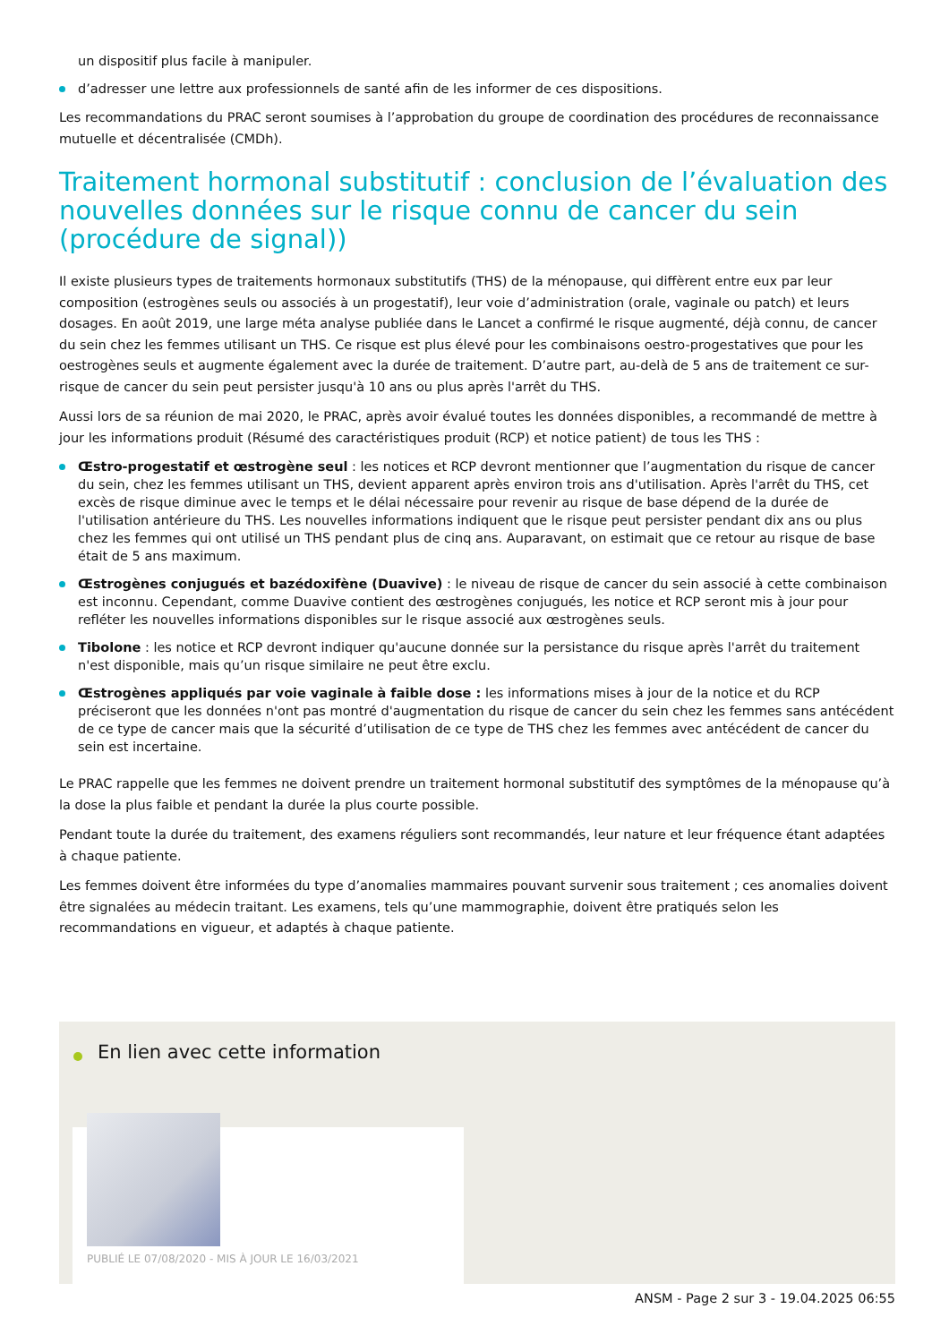un dispositif plus facile à manipuler.
d’adresser une lettre aux professionnels de santé afin de les informer de ces dispositions.
Les recommandations du PRAC seront soumises à l’approbation du groupe de coordination des procédures de reconnaissance mutuelle et décentralisée (CMDh).
Traitement hormonal substitutif : conclusion de l’évaluation des nouvelles données sur le risque connu de cancer du sein (procédure de signal))
Il existe plusieurs types de traitements hormonaux substitutifs (THS) de la ménopause, qui diffèrent entre eux par leur composition (estrogènes seuls ou associés à un progestatif), leur voie d’administration (orale, vaginale ou patch) et leurs dosages. En août 2019, une large méta analyse publiée dans le Lancet a confirmé le risque augmenté, déjà connu, de cancer du sein chez les femmes utilisant un THS. Ce risque est plus élevé pour les combinaisons oestro-progestatives que pour les oestrogènes seuls et augmente également avec la durée de traitement. D’autre part, au-delà de 5 ans de traitement ce sur-risque de cancer du sein peut persister jusqu'à 10 ans ou plus après l'arrêt du THS.
Aussi lors de sa réunion de mai 2020, le PRAC, après avoir évalué toutes les données disponibles, a recommandé de mettre à jour les informations produit (Résumé des caractéristiques produit (RCP) et notice patient) de tous les THS :
Œstro-progestatif et œstrogène seul : les notices et RCP devront mentionner que l’augmentation du risque de cancer du sein, chez les femmes utilisant un THS, devient apparent après environ trois ans d'utilisation. Après l'arrêt du THS, cet excès de risque diminue avec le temps et le délai nécessaire pour revenir au risque de base dépend de la durée de l'utilisation antérieure du THS. Les nouvelles informations indiquent que le risque peut persister pendant dix ans ou plus chez les femmes qui ont utilisé un THS pendant plus de cinq ans. Auparavant, on estimait que ce retour au risque de base était de 5 ans maximum.
Œstrogènes conjugués et bazédoxifène (Duavive) : le niveau de risque de cancer du sein associé à cette combinaison est inconnu. Cependant, comme Duavive contient des œstrogènes conjugués, les notice et RCP seront mis à jour pour refléter les nouvelles informations disponibles sur le risque associé aux œstrogènes seuls.
Tibolone : les notice et RCP devront indiquer qu'aucune donnée sur la persistance du risque après l'arrêt du traitement n'est disponible, mais qu’un risque similaire ne peut être exclu.
Œstrogènes appliqués par voie vaginale à faible dose : les informations mises à jour de la notice et du RCP préciseront que les données n'ont pas montré d'augmentation du risque de cancer du sein chez les femmes sans antécédent de ce type de cancer mais que la sécurité d’utilisation de ce type de THS chez les femmes avec antécédent de cancer du sein est incertaine.
Le PRAC rappelle que les femmes ne doivent prendre un traitement hormonal substitutif des symptômes de la ménopause qu’à la dose la plus faible et pendant la durée la plus courte possible.
Pendant toute la durée du traitement, des examens réguliers sont recommandés, leur nature et leur fréquence étant adaptées à chaque patiente.
Les femmes doivent être informées du type d’anomalies mammaires pouvant survenir sous traitement ; ces anomalies doivent être signalées au médecin traitant. Les examens, tels qu’une mammographie, doivent être pratiqués selon les recommandations en vigueur, et adaptés à chaque patiente.
En lien avec cette information
PUBLIÉ LE 07/08/2020 - MIS À JOUR LE 16/03/2021
ANSM - Page 2 sur 3 - 19.04.2025 06:55